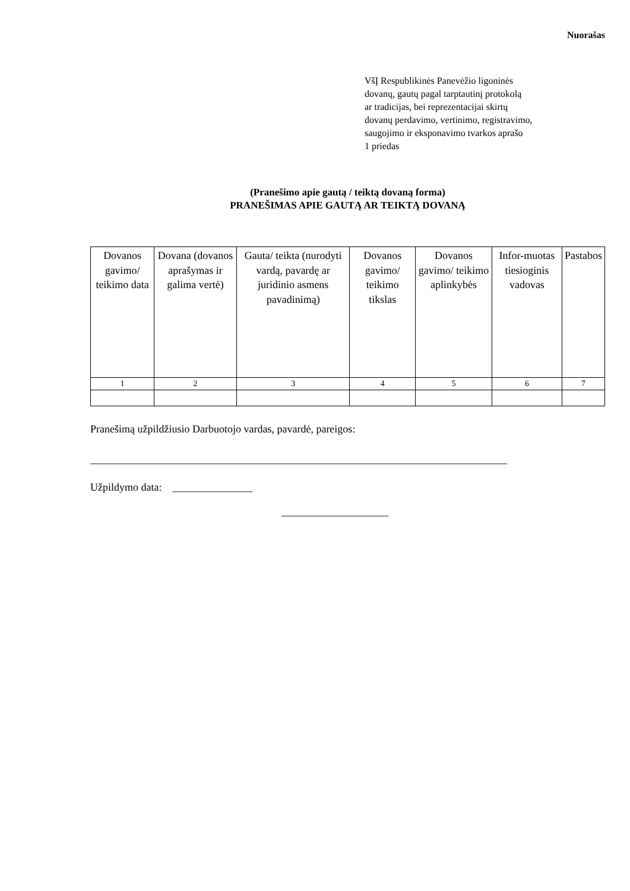Nuorašas
VšĮ Respublikinės Panevėžio ligoninės
dovanų, gautų pagal tarptautinį protokolą
ar tradicijas, bei reprezentacijai skirtų
dovanų perdavimo, vertinimo, registravimo,
saugojimo ir eksponavimo tvarkos aprašo
1 priedas
(Pranešimo apie gautą / teiktą dovaną forma)
PRANEŠIMAS APIE GAUTĄ AR TEIKTĄ DOVANĄ
| Dovanos gavimo/ teikimo data | Dovana (dovanos aprašymas ir galima vertė) | Gauta/ teikta (nurodyti vardą, pavardę ar juridinio asmens pavadinimą) | Dovanos gavimo/ teikimo tikslas | Dovanos gavimo/ teikimo aplinkybės | Infor-muotas tiesioginis vadovas | Pastabos |
| --- | --- | --- | --- | --- | --- | --- |
| 1 | 2 | 3 | 4 | 5 | 6 | 7 |
Pranešimą užpildžiusio Darbuotojo vardas, pavardė, pareigos:
______________________________________________________________________________
Užpildymo data: _______________
____________________